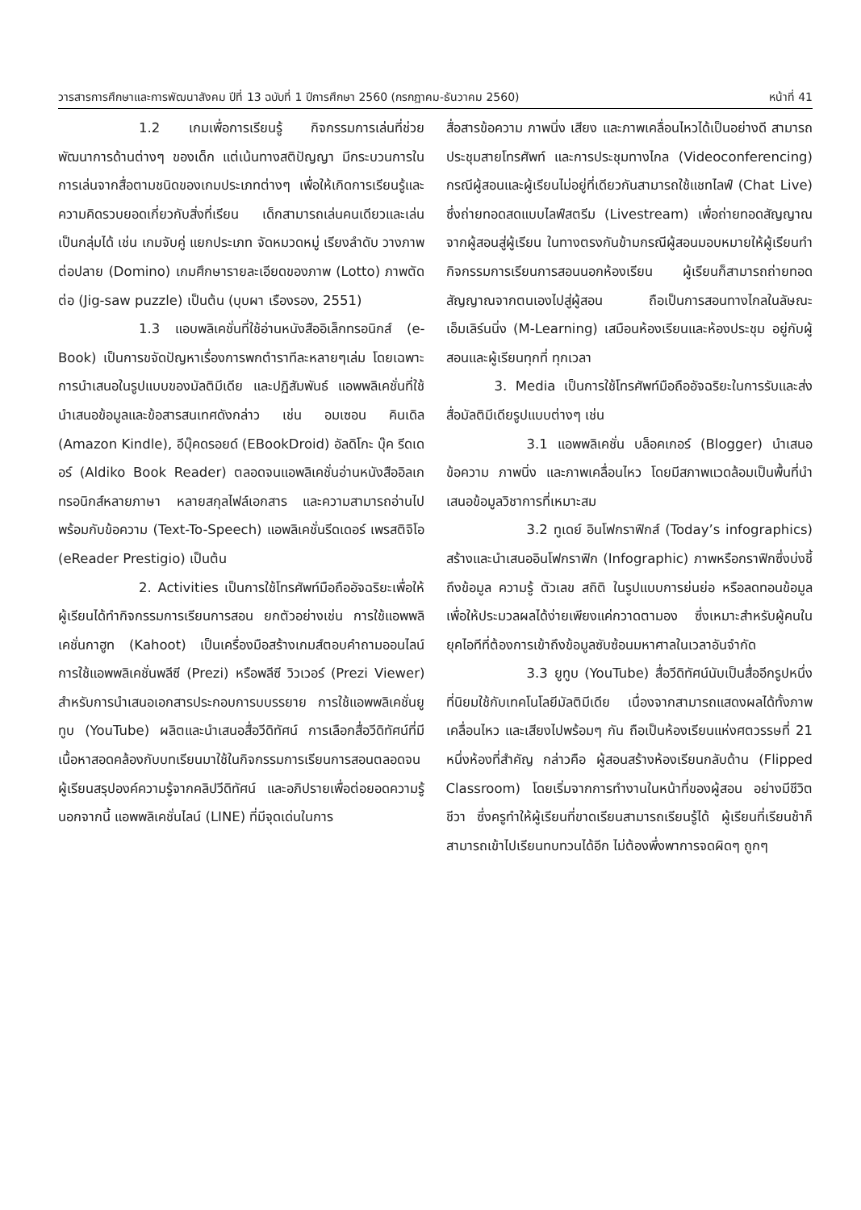วารสารการศึกษาและการพัฒนาสังคม ปีที่ 13 ฉบับที่ 1 ปีการศึกษา 2560 (กรกฎาคม-ธันวาคม 2560) หน้าที่ 41
1.2 เกมเพื่อการเรียนรู้ กิจกรรมการเล่นที่ช่วยพัฒนาการด้านต่างๆ ของเด็ก แต่เน้นทางสติปัญญา มีกระบวนการในการเล่นจากสื่อตามชนิดของเกมประเภทต่างๆ เพื่อให้เกิดการเรียนรู้และความคิดรวบยอดเกี่ยวกับสิ่งที่เรียน เด็กสามารถเล่นคนเดียวและเล่นเป็นกลุ่มได้ เช่น เกมจับคู่ แยกประเภท จัดหมวดหมู่ เรียงลำดับ วางภาพต่อปลาย (Domino) เกมศึกษารายละเอียดของภาพ (Lotto) ภาพตัดต่อ (Jig-saw puzzle) เป็นต้น (บุบผา เรืองรอง, 2551)
1.3 แอบพลิเคชั่นที่ใช้อ่านหนังสืออิเล็กทรอนิกส์ (e-Book) เป็นการขจัดปัญหาเรื่องการพกตำราทีละหลายๆเล่ม โดยเฉพาะการนำเสนอในรูปแบบของมัลติมีเดีย และปฏิสัมพันธ์ แอพพลิเคชั่นที่ใช้นำเสนอข้อมูลและข้อสารสนเทศดังกล่าว เช่น อมเซอน คินเดิล (Amazon Kindle), อีบุ๊คดรอยด์ (EBookDroid) อัลดิโกะ บุ๊ค รีดเดอร์ (Aldiko Book Reader) ตลอดจนแอพลิเคชั่นอ่านหนังสืออิลเกทรอนิกส์หลายภาษา หลายสกุลไฟล์เอกสาร และความสามารถอ่านไปพร้อมกับข้อความ (Text-To-Speech) แอพลิเคชั่นรีดเดอร์ เพรสติจิโอ (eReader Prestigio) เป็นต้น
2. Activities เป็นการใช้โทรศัพท์มือถืออัจฉริยะเพื่อให้ผู้เรียนได้ทำกิจกรรมการเรียนการสอน ยกตัวอย่างเช่น การใช้แอพพลิเคชั่นกาฮูท (Kahoot) เป็นเครื่องมือสร้างเกมส์ตอบคำถามออนไลน์ การใช้แอพพลิเคชั่นพลีซี (Prezi) หรือพลีซี วิวเวอร์ (Prezi Viewer) สำหรับการนำเสนอเอกสารประกอบการบบรรยาย การใช้แอพพลิเคชั่นยูทูบ (YouTube) ผลิตและนำเสนอสื่อวีดิทัศน์ การเลือกสื่อวีดิทัศน์ที่มีเนื้อหาสอดคล้องกับบทเรียนมาใช้ในกิจกรรมการเรียนการสอนตลอดจนผู้เรียนสรุปองค์ความรู้จากคลิปวีดิทัศน์ และอภิปรายเพื่อต่อยอดความรู้ นอกจากนี้ แอพพลิเคชั่นไลน์ (LINE) ที่มีจุดเด่นในการ
สื่อสารข้อความ ภาพนิ่ง เสียง และภาพเคลื่อนไหวได้เป็นอย่างดี สามารถประชุมสายโทรศัพท์ และการประชุมทางไกล (Videoconferencing) กรณีผู้สอนและผู้เรียนไม่อยู่ที่เดียวกันสามารถใช้แชทไลฟ์ (Chat Live) ซึ่งถ่ายทอดสดแบบไลฟ์สตรีม (Livestream) เพื่อถ่ายทอดสัญญาณจากผู้สอนสู่ผู้เรียน ในทางตรงกันข้ามกรณีผู้สอนมอบหมายให้ผู้เรียนทำกิจกรรมการเรียนการสอนนอกห้องเรียน ผู้เรียนก็สามารถถ่ายทอดสัญญาณจากตนเองไปสู่ผู้สอน ถือเป็นการสอนทางไกลในลัษณะเอ็มเลิร์นนิ่ง (M-Learning) เสมือนห้องเรียนและห้องประชุม อยู่กับผู้สอนและผู้เรียนทุกที่ ทุกเวลา
3. Media เป็นการใช้โทรศัพท์มือถืออัจฉริยะในการรับและส่งสื่อมัลติมีเดียรูปแบบต่างๆ เช่น
3.1 แอพพลิเคชั่น บล็อคเกอร์ (Blogger) นำเสนอข้อความ ภาพนิ่ง และภาพเคลื่อนไหว โดยมีสภาพแวดล้อมเป็นพื้นที่นำเสนอข้อมูลวิชาการที่เหมาะสม
3.2 ทูเดย์ อินโฟกราฟิกส์ (Today’s infographics) สร้างและนำเสนออินโฟกราฟิก (Infographic) ภาพหรือกราฟิกซึ่งบ่งชี้ถึงข้อมูล ความรู้ ตัวเลข สถิติ ในรูปแบบการย่นย่อ หรือลดทอนข้อมูลเพื่อให้ประมวลผลได้ง่ายเพียงแค่กวาดตามอง ซึ่งเหมาะสำหรับผู้คนในยุคไอทีที่ต้องการเข้าถึงข้อมูลซับซ้อนมหาศาลในเวลาอันจำกัด
3.3 ยูทูบ (YouTube) สื่อวีดิทัศน์นับเป็นสื่ออีกรูปหนึ่งที่นิยมใช้กับเทคโนโลยีมัลติมีเดีย เนื่องจากสามารถแสดงผลได้ทั้งภาพเคลื่อนไหว และเสียงไปพร้อมๆ กัน ถือเป็นห้องเรียนแห่งศตวรรษที่ 21 หนึ่งห้องที่สำคัญ กล่าวคือ ผู้สอนสร้างห้องเรียนกลับด้าน (Flipped Classroom) โดยเริ่มจากการทำงานในหน้าที่ของผู้สอน อย่างมีชีวิตชีวา ซึ่งครูทำให้ผู้เรียนที่ขาดเรียนสามารถเรียนรู้ได้ ผู้เรียนที่เรียนช้าก็สามารถเข้าไปเรียนทบทวนได้อีก ไม่ต้องพึ่งพาการจดผิดๆ ถูกๆ